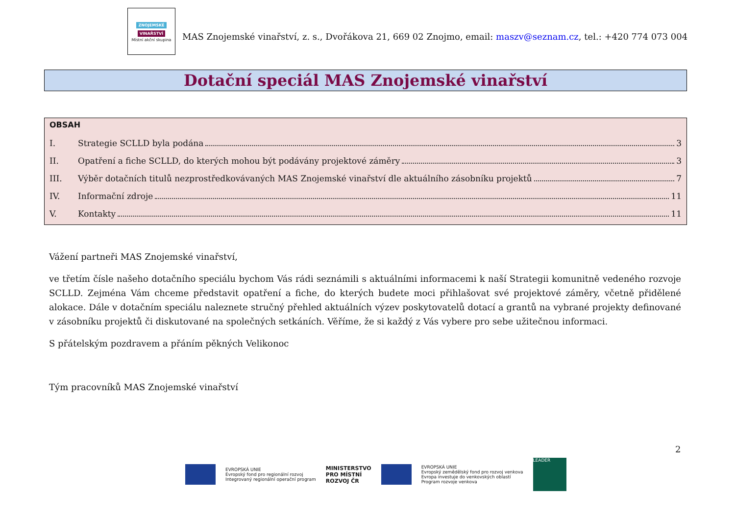ZNOJEMSKÉ
VINAŘSTVÍ
Místní akční skupina
MAS Znojemské vinařství, z. s., Dvořákova 21, 669 02 Znojmo, email: maszv@seznam.cz, tel.: +420 774 073 004
Dotační speciál MAS Znojemské vinařství
OBSAH
I. Strategie SCLLD byla podána 3
II. Opatření a fiche SCLLD, do kterých mohou být podávány projektové záměry 3
III. Výběr dotačních titulů nezprostředkovávaných MAS Znojemské vinařství dle aktuálního zásobníku projektů 7
IV. Informační zdroje 11
V. Kontakty 11
Vážení partneři MAS Znojemské vinařství,
ve třetím čísle našeho dotačního speciálu bychom Vás rádi seznámili s aktuálními informacemi k naší Strategii komunitně vedeného rozvoje SCLLD. Zejména Vám chceme představit opatření a fiche, do kterých budete moci přihlašovat své projektové záměry, včetně přidělené alokace. Dále v dotačním speciálu naleznete stručný přehled aktuálních výzev poskytovatelů dotací a grantů na vybrané projekty definované v zásobníku projektů či diskutované na společných setkáních. Věříme, že si každý z Vás vybere pro sebe užitečnou informaci.
S přátelským pozdravem a přáním pěkných Velikonoc
Tým pracovníků MAS Znojemské vinařství
2
EVROPSKÁ UNIE
Evropský fond pro regionální rozvoj
Integrovaný regionální operační program
MINISTERSTVO
PRO MÍSTNÍ
ROZVOJ ČR
EVROPSKÁ UNIE
Evropský zemědělský fond pro rozvoj venkova
Evropa investuje do venkovských oblastí
Program rozvoje venkova
LEADER